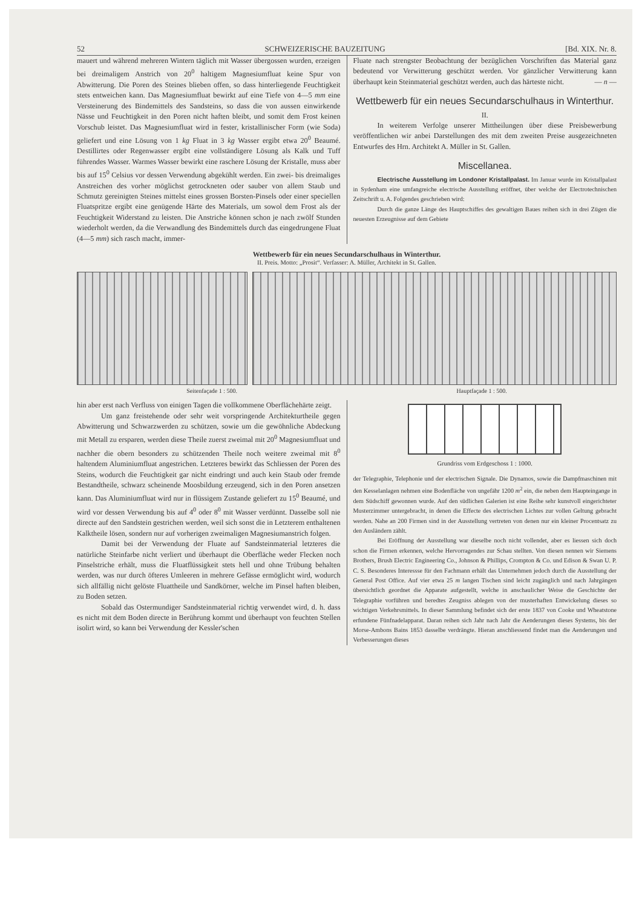52 SCHWEIZERISCHE BAUZEITUNG [Bd. XIX. Nr. 8.
mauert und während mehreren Wintern täglich mit Wasser übergossen wurden, erzeigen bei dreimaligem Anstrich von 20<sup>0</sup> haltigem Magnesiumfluat keine Spur von Abwitterung. Die Poren des Steines blieben offen, so dass hinterliegende Feuchtigkeit stets entweichen kann. Das Magnesiumfluat bewirkt auf eine Tiefe von 4—5 mm eine Versteinerung des Bindemittels des Sandsteins, so dass die von aussen einwirkende Nässe und Feuchtigkeit in den Poren nicht haften bleibt, und somit dem Frost keinen Vorschub leistet. Das Magnesiumfluat wird in fester, kristallinischer Form (wie Soda) geliefert und eine Lösung von 1 kg Fluat in 3 kg Wasser ergibt etwa 20<sup>0</sup> Beaumé. Destillirtes oder Regenwasser ergibt eine vollständigere Lösung als Kalk und Tuff führendes Wasser. Warmes Wasser bewirkt eine raschere Lösung der Kristalle, muss aber bis auf 15<sup>0</sup> Celsius vor dessen Verwendung abgekühlt werden. Ein zwei- bis dreimaliges Anstreichen des vorher möglichst getrockneten oder sauber von allem Staub und Schmutz gereinigten Steines mittelst eines grossen Borsten-Pinsels oder einer speciellen Fluatspritze ergibt eine genügende Härte des Materials, um sowol dem Frost als der Feuchtigkeit Widerstand zu leisten. Die Anstriche können schon je nach zwölf Stunden wiederholt werden, da die Verwandlung des Bindemittels durch das eingedrungene Fluat (4—5 mm) sich rasch macht, immer-
Fluate nach strengster Beobachtung der bezüglichen Vorschriften das Material ganz bedeutend vor Verwitterung geschützt werden. Vor gänzlicher Verwitterung kann überhaupt kein Steinmaterial geschützt werden, auch das härteste nicht. — n —
Wettbewerb für ein neues Secundarschulhaus in Winterthur.
II.
In weiterem Verfolge unserer Mittheilungen über diese Preisbewerbung veröffentlichen wir anbei Darstellungen des mit dem zweiten Preise ausgezeichneten Entwurfes des Hrn. Architekt A. Müller in St. Gallen.
Miscellanea.
Electrische Ausstellung im Londoner Kristallpalast. Im Januar wurde im Kristallpalast in Sydenham eine umfangreiche electrische Ausstellung eröffnet, über welche der Electrotechnischen Zeitschrift u. A. Folgendes geschrieben wird:
Durch die ganze Länge des Hauptschiffes des gewaltigen Baues reihen sich in drei Zügen die neuesten Erzeugnisse auf dem Gebiete
Wettbewerb für ein neues Secundarschulhaus in Winterthur.
II. Preis. Motto: „Prosit“. Verfasser: A. Müller, Architekt in St. Gallen.
Seitenfaçade 1 : 500. Hauptfaçade 1 : 500.
hin aber erst nach Verfluss von einigen Tagen die vollkommene Oberflächehärte zeigt.
Um ganz freistehende oder sehr weit vorspringende Architekturtheile gegen Abwitterung und Schwarzwerden zu schützen, sowie um die gewöhnliche Abdeckung mit Metall zu ersparen, werden diese Theile zuerst zweimal mit 20<sup>0</sup> Magnesiumfluat und nachher die obern besonders zu schützenden Theile noch weitere zweimal mit 8<sup>0</sup> haltendem Aluminiumfluat angestrichen. Letzteres bewirkt das Schliessen der Poren des Steins, wodurch die Feuchtigkeit gar nicht eindringt und auch kein Staub oder fremde Bestandtheile, schwarz scheinende Moosbildung erzeugend, sich in den Poren ansetzen kann. Das Aluminiumfluat wird nur in flüssigem Zustande geliefert zu 15<sup>0</sup> Beaumé, und wird vor dessen Verwendung bis auf 4<sup>0</sup> oder 8<sup>0</sup> mit Wasser verdünnt. Dasselbe soll nie directe auf den Sandstein gestrichen werden, weil sich sonst die in Letzterem enthaltenen Kalktheile lösen, sondern nur auf vorherigen zweimaligen Magnesiumanstrich folgen.
Damit bei der Verwendung der Fluate auf Sandsteinmaterial letzteres die natürliche Steinfarbe nicht verliert und überhaupt die Oberfläche weder Flecken noch Pinselstriche erhält, muss die Fluatflüssigkeit stets hell und ohne Trübung behalten werden, was nur durch öfteres Umleeren in mehrere Gefässe ermöglicht wird, wodurch sich allfällig nicht gelöste Fluattheile und Sandkörner, welche im Pinsel haften bleiben, zu Boden setzen.
Sobald das Ostermundiger Sandsteinmaterial richtig verwendet wird, d. h. dass es nicht mit dem Boden directe in Berührung kommt und überhaupt von feuchten Stellen isolirt wird, so kann bei Verwendung der Kessler'schen
Grundriss vom Erdgeschoss 1 : 1000.
der Telegraphie, Telephonie und der electrischen Signale. Die Dynamos, sowie die Dampfmaschinen mit den Kesselanlagen nehmen eine Bodenfläche von ungefähr 1200 m<sup>2</sup> ein, die neben dem Haupteingange in dem Südschiff gewonnen wurde. Auf den südlichen Galerien ist eine Reihe sehr kunstvoll eingerichteter Musterzimmer untergebracht, in denen die Effecte des electrischen Lichtes zur vollen Geltung gebracht werden. Nahe an 200 Firmen sind in der Ausstellung vertreten von denen nur ein kleiner Procentsatz zu den Ausländern zählt.
Bei Eröffnung der Ausstellung war dieselbe noch nicht vollendet, aber es liessen sich doch schon die Firmen erkennen, welche Hervorragendes zur Schau stellten. Von diesen nennen wir Siemens Brothers, Brush Electric Engineering Co., Johnson & Phillips, Crompton & Co. und Edison & Swan U. P. C. S. Besonderes Interessse für den Fachmann erhält das Unternehmen jedoch durch die Ausstellung der General Post Office. Auf vier etwa 25 m langen Tischen sind leicht zugänglich und nach Jahrgängen übersichtlich geordnet die Apparate aufgestellt, welche in anschaulicher Weise die Geschichte der Telegraphie vorführen und beredtes Zeugniss ablegen von der musterhaften Entwickelung dieses so wichtigen Verkehrsmittels. In dieser Sammlung befindet sich der erste 1837 von Cooke und Wheatstone erfundene Fünfnadelapparat. Daran reihen sich Jahr nach Jahr die Aenderungen dieses Systems, bis der Morse-Ambons Bains 1853 dasselbe verdrängte. Hieran anschliessend findet man die Aenderungen und Verbesserungen dieses